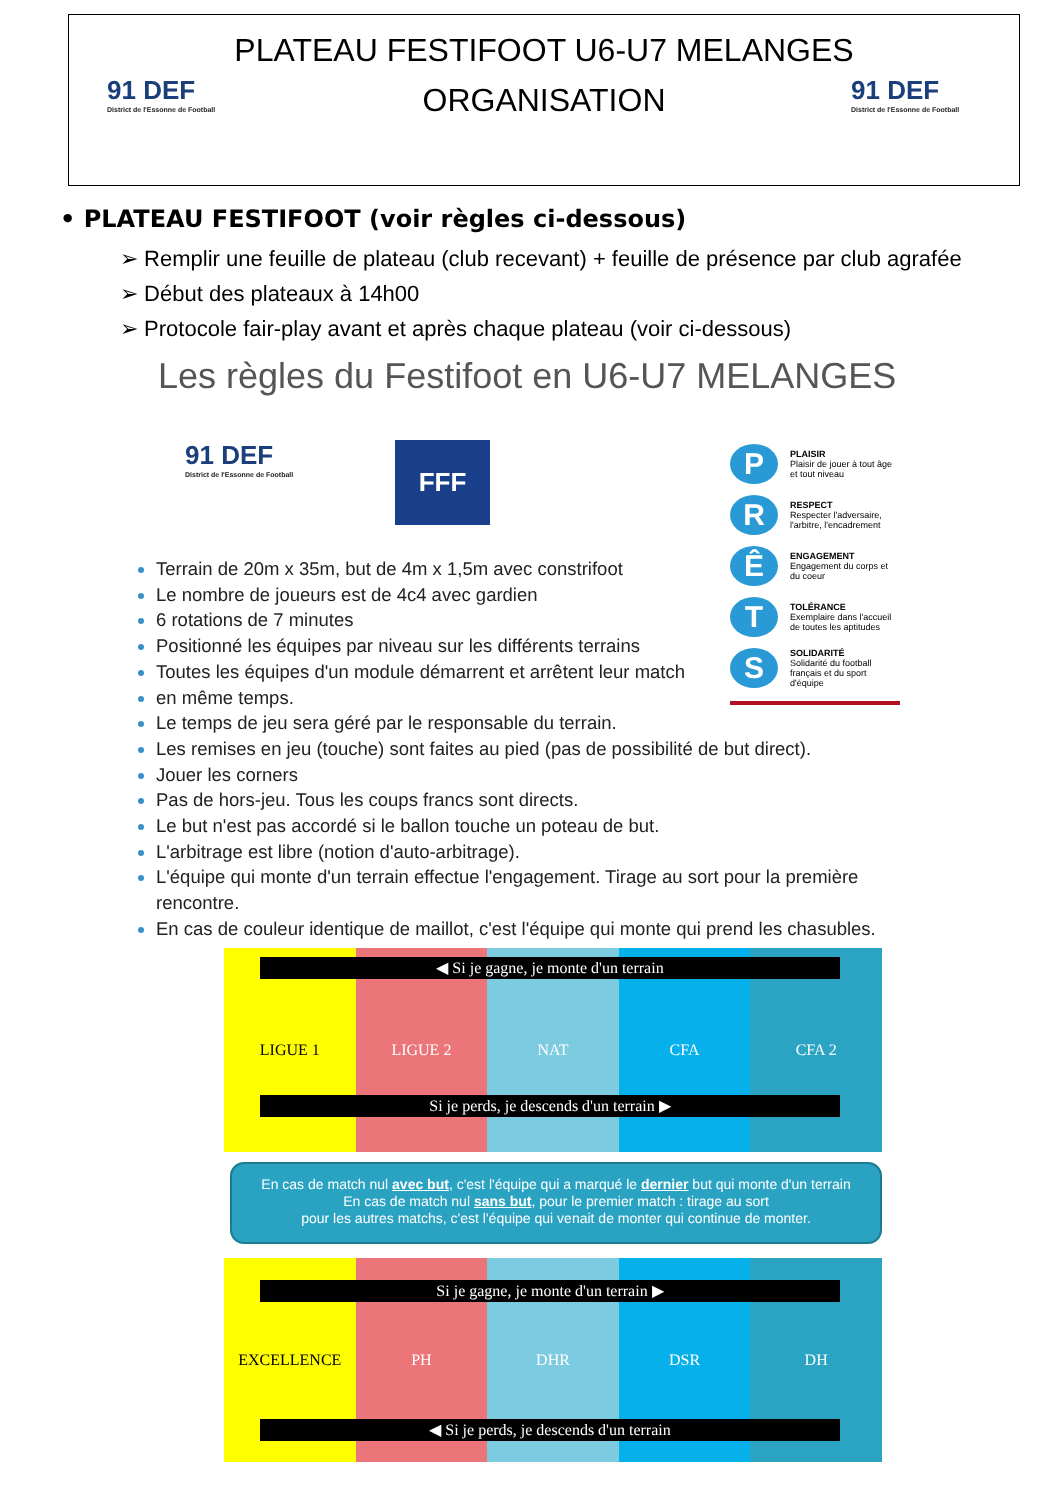91 DEF
District de l'Essonne de Football
PLATEAU FESTIFOOT U6-U7 MELANGES
ORGANISATION
91 DEF
District de l'Essonne de Football
• PLATEAU FESTIFOOT (voir règles ci-dessous)
➢ Remplir une feuille de plateau (club recevant) + feuille de présence par club agrafée
➢ Début des plateaux à 14h00
➢ Protocole fair-play avant et après chaque plateau (voir ci-dessous)
Les règles du Festifoot en U6-U7 MELANGES
91 DEF
District de l'Essonne de Football
FFF
P PLAISIR
Plaisir de jouer à tout âge et tout niveau
R RESPECT
Respecter l'adversaire, l'arbitre, l'encadrement
Ê ENGAGEMENT
Engagement du corps et du coeur
T TOLÉRANCE
Exemplaire dans l'accueil de toutes les aptitudes
S SOLIDARITÉ
Solidarité du football français et du sport d'équipe
Terrain de 20m x 35m, but de 4m x 1,5m avec constrifoot
Le nombre de joueurs est de 4c4 avec gardien
6 rotations de 7 minutes
Positionné les équipes par niveau sur les différents terrains
Toutes les équipes d'un module démarrent et arrêtent leur match
en même temps.
Le temps de jeu sera géré par le responsable du terrain.
Les remises en jeu (touche) sont faites au pied (pas de possibilité de but direct).
Jouer les corners
Pas de hors-jeu. Tous les coups francs sont directs.
Le but n'est pas accordé si le ballon touche un poteau de but.
L'arbitrage est libre (notion d'auto-arbitrage).
L'équipe qui monte d'un terrain effectue l'engagement. Tirage au sort pour la première rencontre.
En cas de couleur identique de maillot, c'est l'équipe qui monte qui prend les chasubles.
LIGUE 1 LIGUE 2 NAT CFA CFA 2 ◀ Si je gagne, je monte d'un terrain
Si je perds, je descends d'un terrain ▶
En cas de match nul avec but, c'est l'équipe qui a marqué le dernier but qui monte d'un terrain
En cas de match nul sans but, pour le premier match : tirage au sort
pour les autres matchs, c'est l'équipe qui venait de monter qui continue de monter.
EXCELLENCE PH DHR DSR DH
Si je gagne, je monte d'un terrain ▶
◀ Si je perds, je descends d'un terrain